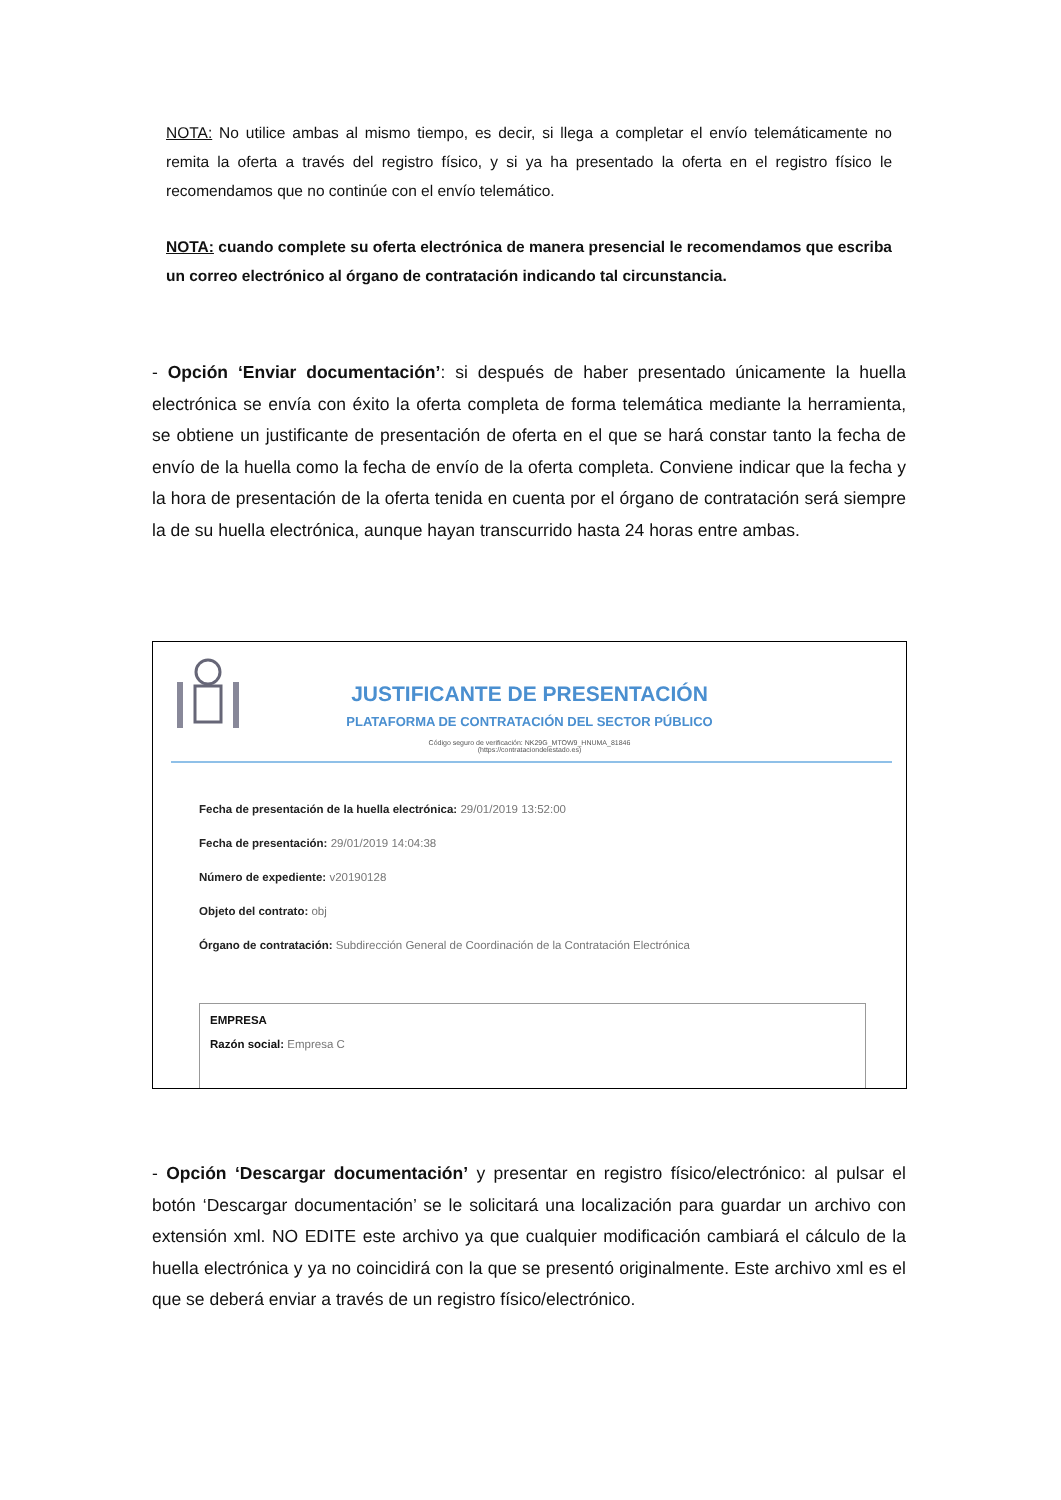NOTA: No utilice ambas al mismo tiempo, es decir, si llega a completar el envío telemáticamente no remita la oferta a través del registro físico, y si ya ha presentado la oferta en el registro físico le recomendamos que no continúe con el envío telemático.
NOTA: cuando complete su oferta electrónica de manera presencial le recomendamos que escriba un correo electrónico al órgano de contratación indicando tal circunstancia.
- Opción ‘Enviar documentación’: si después de haber presentado únicamente la huella electrónica se envía con éxito la oferta completa de forma telemática mediante la herramienta, se obtiene un justificante de presentación de oferta en el que se hará constar tanto la fecha de envío de la huella como la fecha de envío de la oferta completa. Conviene indicar que la fecha y la hora de presentación de la oferta tenida en cuenta por el órgano de contratación será siempre la de su huella electrónica, aunque hayan transcurrido hasta 24 horas entre ambas.
JUSTIFICANTE DE PRESENTACIÓN
PLATAFORMA DE CONTRATACIÓN DEL SECTOR PÚBLICO
Código seguro de verificación: NK29G_MTOW9_HNUMA_81846
(https://contrataciondelestado.es)
Fecha de presentación de la huella electrónica: 29/01/2019 13:52:00
Fecha de presentación: 29/01/2019 14:04:38
Número de expediente: v20190128
Objeto del contrato: obj
Órgano de contratación: Subdirección General de Coordinación de la Contratación Electrónica
EMPRESA
Razón social: Empresa C
- Opción ‘Descargar documentación’ y presentar en registro físico/electrónico: al pulsar el botón ‘Descargar documentación’ se le solicitará una localización para guardar un archivo con extensión xml. NO EDITE este archivo ya que cualquier modificación cambiará el cálculo de la huella electrónica y ya no coincidirá con la que se presentó originalmente. Este archivo xml es el que se deberá enviar a través de un registro físico/electrónico.